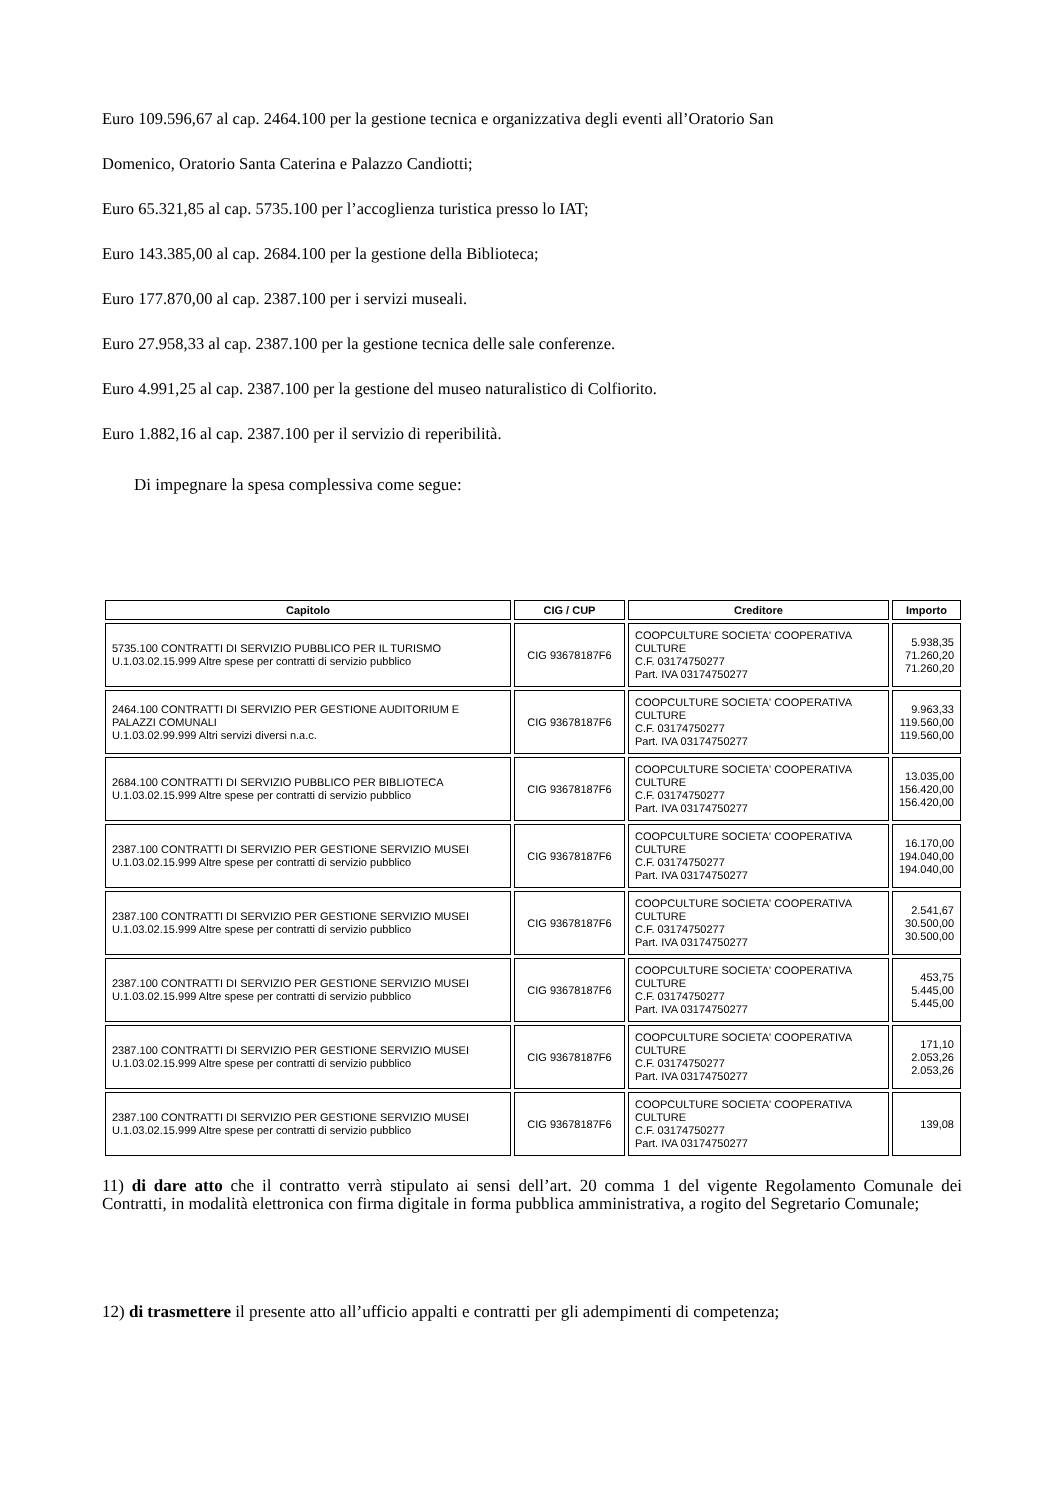Euro 109.596,67 al cap. 2464.100 per la gestione tecnica e organizzativa degli eventi all’Oratorio San
Domenico, Oratorio Santa Caterina e Palazzo Candiotti;
Euro 65.321,85 al cap. 5735.100 per l’accoglienza turistica presso lo IAT;
Euro 143.385,00 al cap. 2684.100 per la gestione della Biblioteca;
Euro 177.870,00 al cap. 2387.100 per i servizi museali.
Euro 27.958,33 al cap. 2387.100 per la gestione tecnica delle sale conferenze.
Euro 4.991,25 al cap. 2387.100 per la gestione del museo naturalistico di Colfiorito.
Euro 1.882,16 al cap. 2387.100 per il servizio di reperibilità.
Di impegnare la spesa complessiva come segue:
| Capitolo | CIG / CUP | Creditore | Importo |
| --- | --- | --- | --- |
| 5735.100 CONTRATTI DI SERVIZIO PUBBLICO PER IL TURISMO U.1.03.02.15.999 Altre spese per contratti di servizio pubblico | CIG 93678187F6 | COOPCULTURE SOCIETA' COOPERATIVA CULTURE C.F. 03174750277 Part. IVA 03174750277 | 5.938,35 71.260,20 71.260,20 |
| 2464.100 CONTRATTI DI SERVIZIO PER GESTIONE AUDITORIUM E PALAZZI COMUNALI U.1.03.02.99.999 Altri servizi diversi n.a.c. | CIG 93678187F6 | COOPCULTURE SOCIETA' COOPERATIVA CULTURE C.F. 03174750277 Part. IVA 03174750277 | 9.963,33 119.560,00 119.560,00 |
| 2684.100 CONTRATTI DI SERVIZIO PUBBLICO PER BIBLIOTECA U.1.03.02.15.999 Altre spese per contratti di servizio pubblico | CIG 93678187F6 | COOPCULTURE SOCIETA' COOPERATIVA CULTURE C.F. 03174750277 Part. IVA 03174750277 | 13.035,00 156.420,00 156.420,00 |
| 2387.100 CONTRATTI DI SERVIZIO PER GESTIONE SERVIZIO MUSEI U.1.03.02.15.999 Altre spese per contratti di servizio pubblico | CIG 93678187F6 | COOPCULTURE SOCIETA' COOPERATIVA CULTURE C.F. 03174750277 Part. IVA 03174750277 | 16.170,00 194.040,00 194.040,00 |
| 2387.100 CONTRATTI DI SERVIZIO PER GESTIONE SERVIZIO MUSEI U.1.03.02.15.999 Altre spese per contratti di servizio pubblico | CIG 93678187F6 | COOPCULTURE SOCIETA' COOPERATIVA CULTURE C.F. 03174750277 Part. IVA 03174750277 | 2.541,67 30.500,00 30.500,00 |
| 2387.100 CONTRATTI DI SERVIZIO PER GESTIONE SERVIZIO MUSEI U.1.03.02.15.999 Altre spese per contratti di servizio pubblico | CIG 93678187F6 | COOPCULTURE SOCIETA' COOPERATIVA CULTURE C.F. 03174750277 Part. IVA 03174750277 | 453,75 5.445,00 5.445,00 |
| 2387.100 CONTRATTI DI SERVIZIO PER GESTIONE SERVIZIO MUSEI U.1.03.02.15.999 Altre spese per contratti di servizio pubblico | CIG 93678187F6 | COOPCULTURE SOCIETA' COOPERATIVA CULTURE C.F. 03174750277 Part. IVA 03174750277 | 171,10 2.053,26 2.053,26 |
| 2387.100 CONTRATTI DI SERVIZIO PER GESTIONE SERVIZIO MUSEI U.1.03.02.15.999 Altre spese per contratti di servizio pubblico | CIG 93678187F6 | COOPCULTURE SOCIETA' COOPERATIVA CULTURE C.F. 03174750277 Part. IVA 03174750277 | 139,08 |
11) di dare atto che il contratto verrà stipulato ai sensi dell’art. 20 comma 1 del vigente Regolamento Comunale dei Contratti, in modalità elettronica con firma digitale in forma pubblica amministrativa, a rogito del Segretario Comunale;
12) di trasmettere il presente atto all’ufficio appalti e contratti per gli adempimenti di competenza;